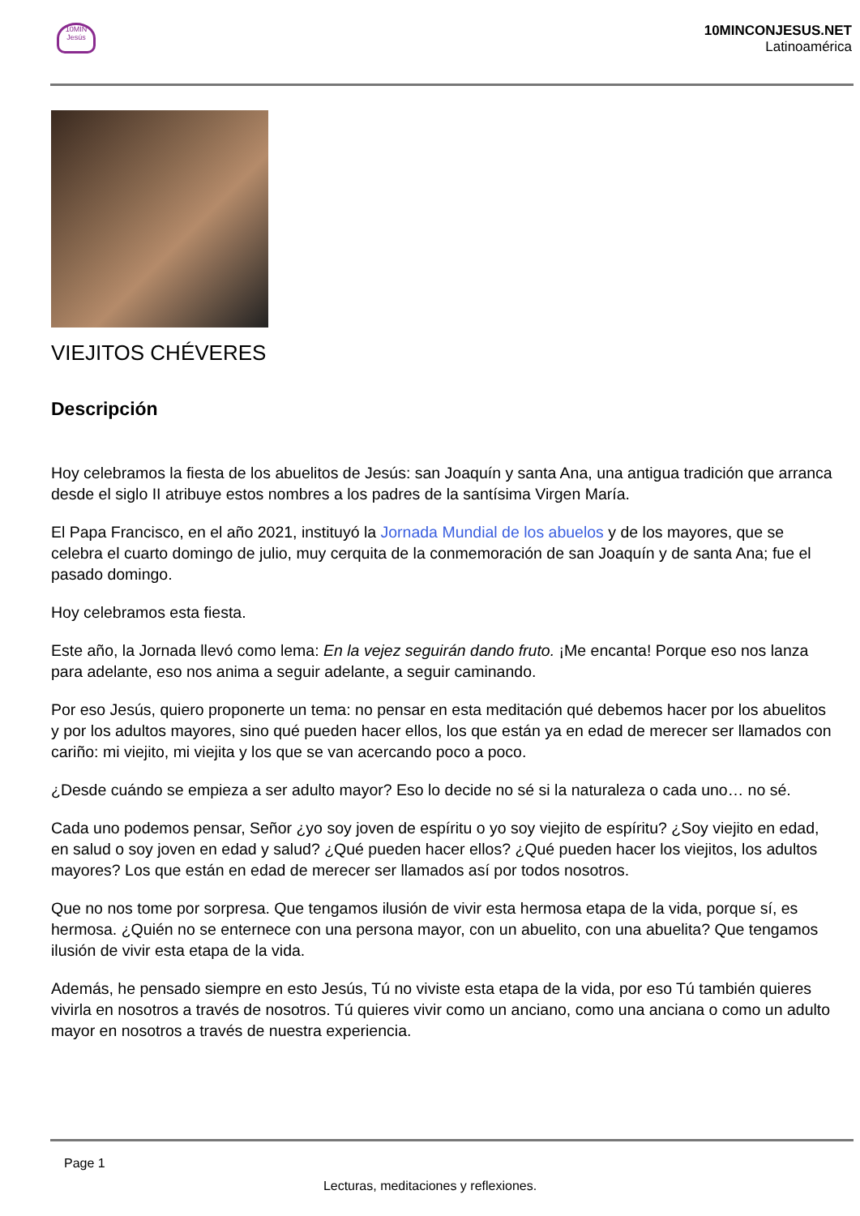10MIN
Jesús
10MINCONJESUS.NET
Latinoamérica
VIEJITOS CHÉVERES
Descripción
Hoy celebramos la fiesta de los abuelitos de Jesús: san Joaquín y santa Ana, una antigua tradición que arranca desde el siglo II atribuye estos nombres a los padres de la santísima Virgen María.
El Papa Francisco, en el año 2021, instituyó la Jornada Mundial de los abuelos y de los mayores, que se celebra el cuarto domingo de julio, muy cerquita de la conmemoración de san Joaquín y de santa Ana; fue el pasado domingo.
Hoy celebramos esta fiesta.
Este año, la Jornada llevó como lema: En la vejez seguirán dando fruto. ¡Me encanta! Porque eso nos lanza para adelante, eso nos anima a seguir adelante, a seguir caminando.
Por eso Jesús, quiero proponerte un tema: no pensar en esta meditación qué debemos hacer por los abuelitos y por los adultos mayores, sino qué pueden hacer ellos, los que están ya en edad de merecer ser llamados con cariño: mi viejito, mi viejita y los que se van acercando poco a poco.
¿Desde cuándo se empieza a ser adulto mayor? Eso lo decide no sé si la naturaleza o cada uno… no sé.
Cada uno podemos pensar, Señor ¿yo soy joven de espíritu o yo soy viejito de espíritu? ¿Soy viejito en edad, en salud o soy joven en edad y salud? ¿Qué pueden hacer ellos? ¿Qué pueden hacer los viejitos, los adultos mayores? Los que están en edad de merecer ser llamados así por todos nosotros.
Que no nos tome por sorpresa. Que tengamos ilusión de vivir esta hermosa etapa de la vida, porque sí, es hermosa. ¿Quién no se enternece con una persona mayor, con un abuelito, con una abuelita? Que tengamos ilusión de vivir esta etapa de la vida.
Además, he pensado siempre en esto Jesús, Tú no viviste esta etapa de la vida, por eso Tú también quieres vivirla en nosotros a través de nosotros. Tú quieres vivir como un anciano, como una anciana o como un adulto mayor en nosotros a través de nuestra experiencia.
Page 1
Lecturas, meditaciones y reflexiones.